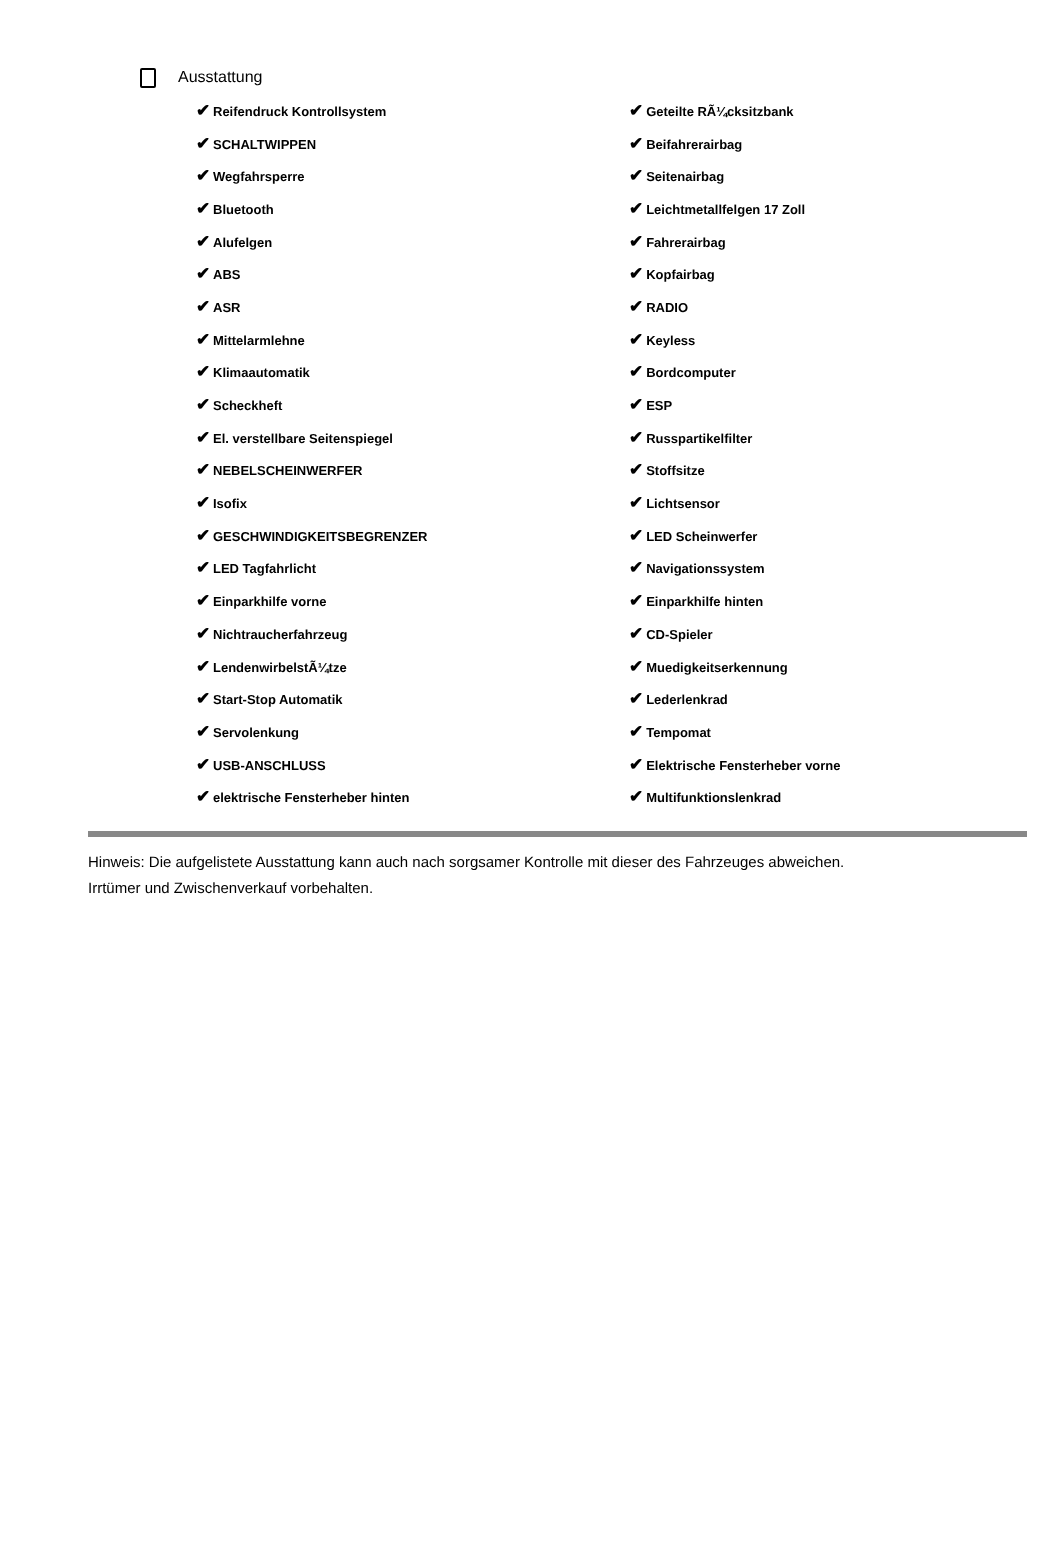Ausstattung
| ✔ Reifendruck Kontrollsystem | ✔ Geteilte RÃ¼cksitzbank |
| ✔ SCHALTWIPPEN | ✔ Beifahrerairbag |
| ✔ Wegfahrsperre | ✔ Seitenairbag |
| ✔ Bluetooth | ✔ Leichtmetallfelgen 17 Zoll |
| ✔ Alufelgen | ✔ Fahrerairbag |
| ✔ ABS | ✔ Kopfairbag |
| ✔ ASR | ✔ RADIO |
| ✔ Mittelarmlehne | ✔ Keyless |
| ✔ Klimaautomatik | ✔ Bordcomputer |
| ✔ Scheckheft | ✔ ESP |
| ✔ El. verstellbare Seitenspiegel | ✔ Russpartikelfilter |
| ✔ NEBELSCHEINWERFER | ✔ Stoffsitze |
| ✔ Isofix | ✔ Lichtsensor |
| ✔ GESCHWINDIGKEITSBEGRENZER | ✔ LED Scheinwerfer |
| ✔ LED Tagfahrlicht | ✔ Navigationssystem |
| ✔ Einparkhilfe vorne | ✔ Einparkhilfe hinten |
| ✔ Nichtraucherfahrzeug | ✔ CD-Spieler |
| ✔ LendenwirbelstÃ¼tze | ✔ Muedigkeitserkennung |
| ✔ Start-Stop Automatik | ✔ Lederlenkrad |
| ✔ Servolenkung | ✔ Tempomat |
| ✔ USB-ANSCHLUSS | ✔ Elektrische Fensterheber vorne |
| ✔ elektrische Fensterheber hinten | ✔ Multifunktionslenkrad |
Hinweis: Die aufgelistete Ausstattung kann auch nach sorgsamer Kontrolle mit dieser des Fahrzeuges abweichen. Irrtümer und Zwischenverkauf vorbehalten.